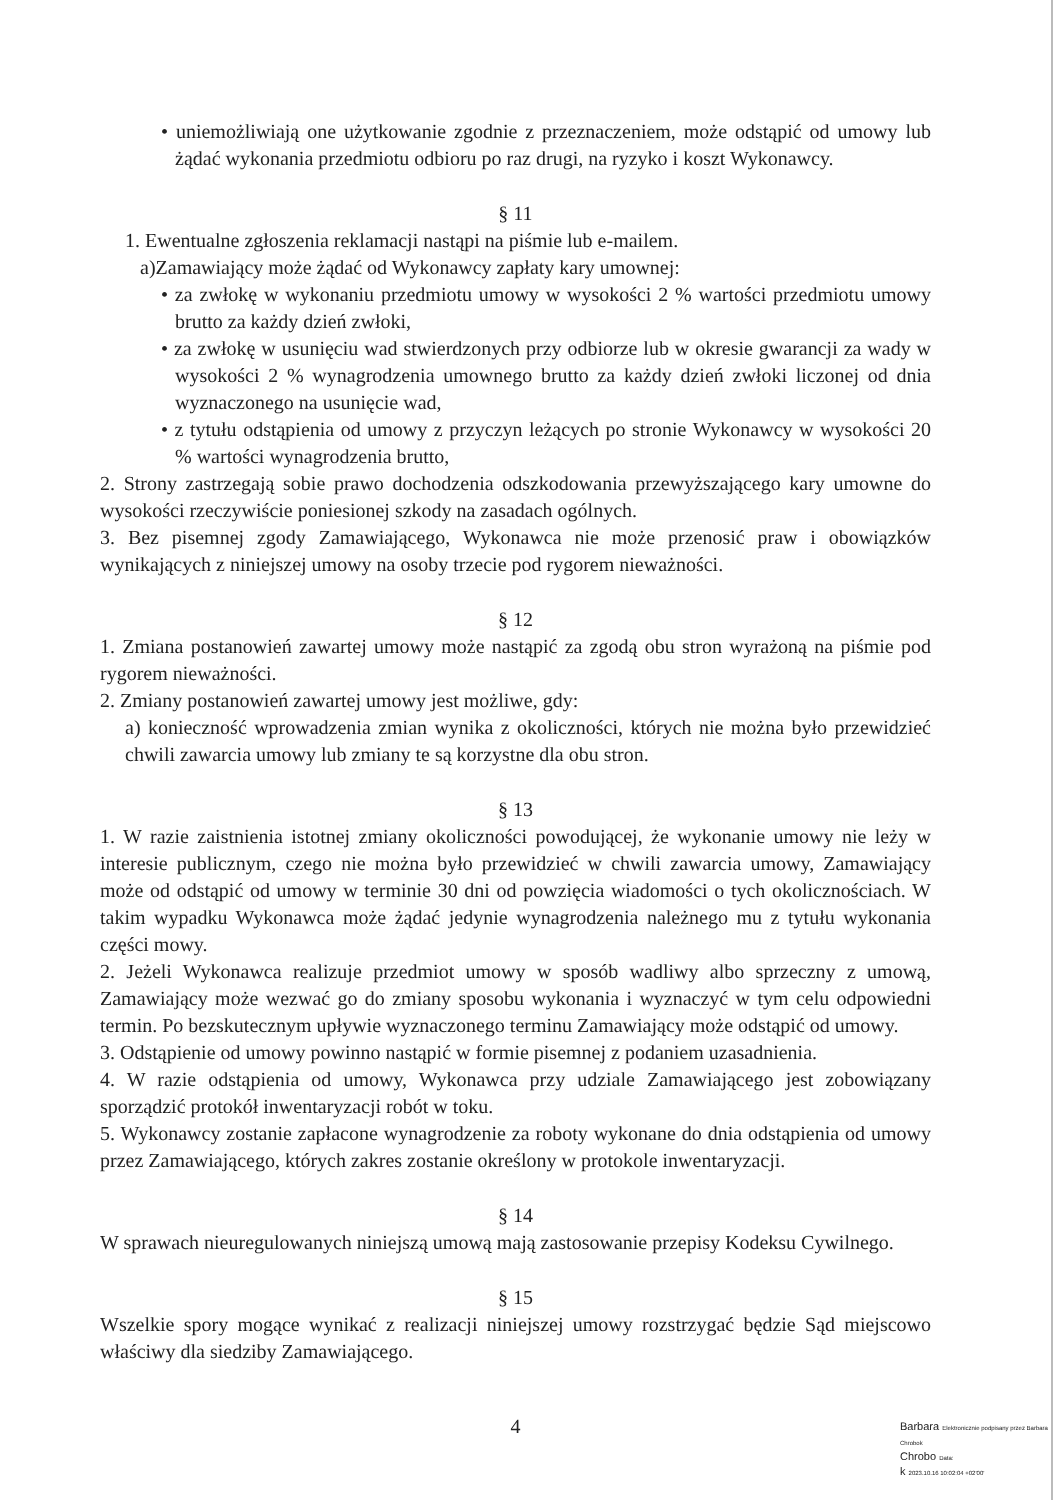• uniemożliwiają one użytkowanie zgodnie z przeznaczeniem, może odstąpić od umowy lub żądać wykonania przedmiotu odbioru po raz drugi, na ryzyko i koszt Wykonawcy.
§ 11
1. Ewentualne zgłoszenia reklamacji nastąpi na piśmie lub e-mailem.
a)Zamawiający może żądać od Wykonawcy zapłaty kary umownej:
• za zwłokę w wykonaniu przedmiotu umowy w wysokości 2 % wartości przedmiotu umowy brutto za każdy dzień zwłoki,
• za zwłokę w usunięciu wad stwierdzonych przy odbiorze lub w okresie gwarancji za wady w wysokości 2 % wynagrodzenia umownego brutto za każdy dzień zwłoki liczonej od dnia wyznaczonego na usunięcie wad,
• z tytułu odstąpienia od umowy z przyczyn leżących po stronie Wykonawcy w wysokości 20 % wartości wynagrodzenia brutto,
2. Strony zastrzegają sobie prawo dochodzenia odszkodowania przewyższającego kary umowne do wysokości rzeczywiście poniesionej szkody na zasadach ogólnych.
3. Bez pisemnej zgody Zamawiającego, Wykonawca nie może przenosić praw i obowiązków wynikających z niniejszej umowy na osoby trzecie pod rygorem nieważności.
§ 12
1. Zmiana postanowień zawartej umowy może nastąpić za zgodą obu stron wyrażoną na piśmie pod rygorem nieważności.
2. Zmiany postanowień zawartej umowy jest możliwe, gdy:
a) konieczność wprowadzenia zmian wynika z okoliczności, których nie można było przewidzieć chwili zawarcia umowy lub zmiany te są korzystne dla obu stron.
§ 13
1. W razie zaistnienia istotnej zmiany okoliczności powodującej, że wykonanie umowy nie leży w interesie publicznym, czego nie można było przewidzieć w chwili zawarcia umowy, Zamawiający może od odstąpić od umowy w terminie 30 dni od powzięcia wiadomości o tych okolicznościach. W takim wypadku Wykonawca może żądać jedynie wynagrodzenia należnego mu z tytułu wykonania części mowy.
2. Jeżeli Wykonawca realizuje przedmiot umowy w sposób wadliwy albo sprzeczny z umową, Zamawiający może wezwać go do zmiany sposobu wykonania i wyznaczyć w tym celu odpowiedni termin. Po bezskutecznym upływie wyznaczonego terminu Zamawiający może odstąpić od umowy.
3. Odstąpienie od umowy powinno nastąpić w formie pisemnej z podaniem uzasadnienia.
4. W razie odstąpienia od umowy, Wykonawca przy udziale Zamawiającego jest zobowiązany sporządzić protokół inwentaryzacji robót w toku.
5. Wykonawcy zostanie zapłacone wynagrodzenie za roboty wykonane do dnia odstąpienia od umowy przez Zamawiającego, których zakres zostanie określony w protokole inwentaryzacji.
§ 14
W sprawach nieuregulowanych niniejszą umową mają zastosowanie przepisy Kodeksu Cywilnego.
§ 15
Wszelkie spory mogące wynikać z realizacji niniejszej umowy rozstrzygać będzie Sąd miejscowo właściwy dla siedziby Zamawiającego.
4
Barbara Elektronicznie podpisany przez Barbara Chrobok
Chrobo Data:
k 2023.10.16 10:02:04 +02'00'